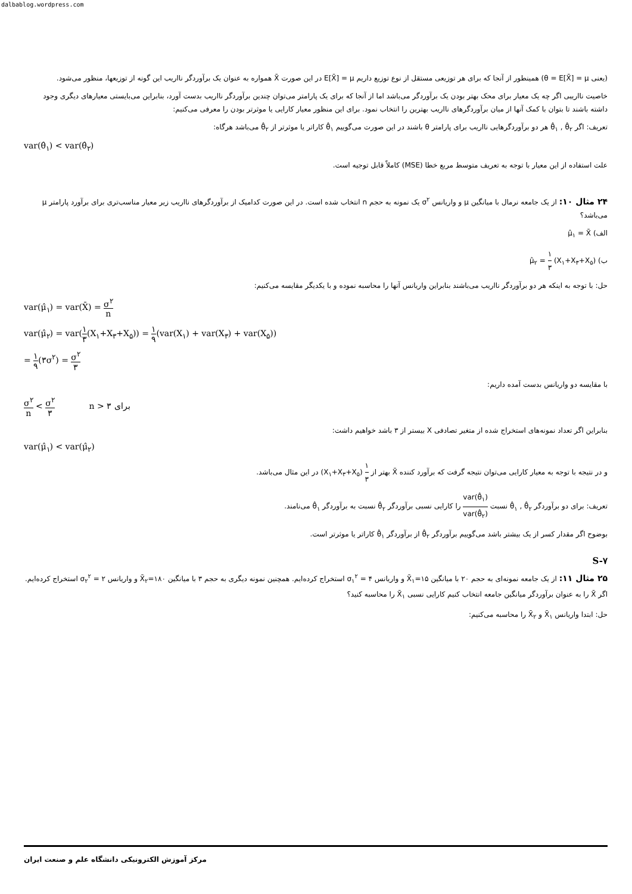dalbablog.wordpress.com
(یعنی θ = E[X̄] = μ) همینطور از آنجا که برای هر توزیعی مستقل از نوع توزیع داریم E[X̄] = μ در این صورت X̄ همواره به عنوان یک برآوردگر نااریب این گونه از توزیعها، منظور می‌شود.
خاصیت نااریبی اگر چه یک معیار برای محک بهتر بودن یک برآوردگر می‌باشد اما از آنجا که برای یک پارامتر می‌توان چندین برآوردگر نااریب بدست آورد، بنابراین می‌بایستی معیارهای دیگری وجود داشته باشند تا بتوان با کمک آنها از میان برآوردگرهای نااریب بهترین را انتخاب نمود. برای این منظور معیار کارایی یا موثرتر بودن را معرفی می‌کنیم:
تعریف: اگر θ̂<sub>۱</sub> , θ̂<sub>۲</sub> هر دو برآوردگرهایی نااریب برای پارامتر θ باشند در این صورت می‌گوییم θ̂<sub>۱</sub> کاراتر یا موثرتر از θ̂<sub>۲</sub> می‌باشد هرگاه:
var(θ̂<sub>۱</sub>) < var(θ̂<sub>۲</sub>)
علت استفاده از این معیار با توجه به تعریف متوسط مربع خطا (MSE) کاملاً قابل توجیه است.
۲۴ مثال ۱۰: از یک جامعه نرمال با میانگین μ و واریانس σ<sup>۲</sup> یک نمونه به حجم n انتخاب شده است. در این صورت کدامیک از برآوردگرهای نااریب زیر معیار مناسب‌تری برای برآورد پارامتر μ می‌باشد؟
الف) μ̂<sub>۱</sub> = X̄
ب) μ̂<sub>۲</sub> = ۱ ۳ (X<sub>۱</sub>+X<sub>۳</sub>+X<sub>۵</sub>)
حل: با توجه به اینکه هر دو برآوردگر نااریب می‌باشند بنابراین واریانس آنها را محاسبه نموده و با یکدیگر مقایسه می‌کنیم:
var(μ̂<sub>۱</sub>) = var(X̄) = σ<sup>۲</sup> n
var(μ̂<sub>۲</sub>) = var(۱ ۳(X<sub>۱</sub>+X<sub>۳</sub>+X<sub>۵</sub>)) = ۱ ۹(var(X<sub>۱</sub>) + var(X<sub>۳</sub>) + var(X<sub>۵</sub>))
= ۱ ۹(۳σ<sup>۲</sup>) = σ<sup>۲</sup> ۳
با مقایسه دو واریانس بدست آمده داریم:
σ<sup>۲</sup> n < σ<sup>۲</sup> ۳ n > ۳ برای
بنابراین اگر تعداد نمونه‌های استخراج شده از متغیر تصادفی X بیستر از ۳ باشد خواهیم داشت:
var(μ̂<sub>۱</sub>) < var(μ̂<sub>۲</sub>)
و در نتیجه با توجه به معیار کارایی می‌توان نتیجه گرفت که برآورد کننده X̄ بهتر از ۱ ۳ (X<sub>۱</sub>+X<sub>۳</sub>+X<sub>۵</sub>) در این مثال می‌باشد.
تعریف: برای دو برآوردگر θ̂<sub>۱</sub> , θ̂<sub>۲</sub> نسبت var(θ̂<sub>۱</sub>) var(θ̂<sub>۲</sub>) را کارایی نسبی برآوردگر θ̂<sub>۲</sub> نسبت به برآوردگر θ̂<sub>۱</sub> می‌نامند.
بوضوح اگر مقدار کسر از یک بیشتر باشد می‌گوییم برآوردگر θ̂<sub>۲</sub> از برآوردگر θ̂<sub>۱</sub> کاراتر یا موثرتر است.
S-۷
۲۵ مثال ۱۱: از یک جامعه نمونه‌ای به حجم ۲۰ با میانگین X̄<sub>۱</sub>=۱۵ و واریانس σ<sub>۱</sub><sup>۲</sup> = ۴ استخراج کرده‌ایم. همچنین نمونه دیگری به حجم ۳ با میانگین X̄<sub>۲</sub>=۱۸۰ و واریانس σ<sub>۲</sub><sup>۲</sup> = ۲ استخراج کرده‌ایم. اگر X̄ را به عنوان برآوردگر میانگین جامعه انتخاب کنیم کارایی نسبی X̄<sub>۱</sub> را محاسبه کنید؟
حل: ابتدا واریانس X̄<sub>۱</sub> و X̄<sub>۲</sub> را محاسبه می‌کنیم:
مرکز آموزش الکترونیکی دانشگاه علم و صنعت ایران